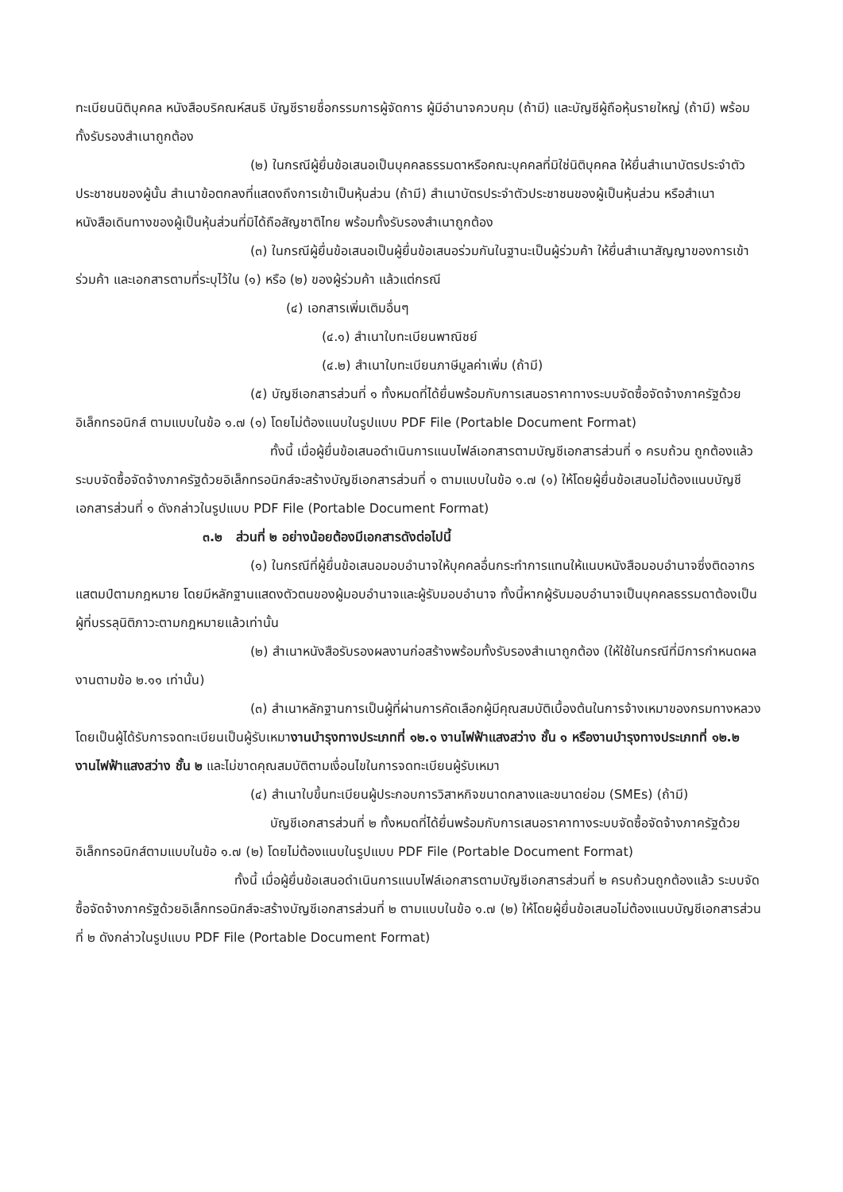ทะเบียนนิติบุคคล หนังสือบริคณห์สนธิ บัญชีรายชื่อกรรมการผู้จัดการ ผู้มีอำนาจควบคุม (ถ้ามี) และบัญชีผู้ถือหุ้นรายใหญ่ (ถ้ามี) พร้อมทั้งรับรองสำเนาถูกต้อง
(๒) ในกรณีผู้ยื่นข้อเสนอเป็นบุคคลธรรมดาหรือคณะบุคคลที่มิใช่นิติบุคคล ให้ยื่นสำเนาบัตรประจำตัวประชาชนของผู้นั้น สำเนาข้อตกลงที่แสดงถึงการเข้าเป็นหุ้นส่วน (ถ้ามี) สำเนาบัตรประจำตัวประชาชนของผู้เป็นหุ้นส่วน หรือสำเนาหนังสือเดินทางของผู้เป็นหุ้นส่วนที่มิได้ถือสัญชาติไทย พร้อมทั้งรับรองสำเนาถูกต้อง
(๓) ในกรณีผู้ยื่นข้อเสนอเป็นผู้ยื่นข้อเสนอร่วมกันในฐานะเป็นผู้ร่วมค้า ให้ยื่นสำเนาสัญญาของการเข้าร่วมค้า และเอกสารตามที่ระบุไว้ใน (๑) หรือ (๒) ของผู้ร่วมค้า แล้วแต่กรณี
(๔) เอกสารเพิ่มเติมอื่นๆ
(๔.๑) สำเนาใบทะเบียนพาณิชย์
(๔.๒) สำเนาใบทะเบียนภาษีมูลค่าเพิ่ม (ถ้ามี)
(๕) บัญชีเอกสารส่วนที่ ๑ ทั้งหมดที่ได้ยื่นพร้อมกับการเสนอราคาทางระบบจัดซื้อจัดจ้างภาครัฐด้วยอิเล็กทรอนิกส์ ตามแบบในข้อ ๑.๗ (๑) โดยไม่ต้องแนบในรูปแบบ PDF File (Portable Document Format)
ทั้งนี้ เมื่อผู้ยื่นข้อเสนอดำเนินการแนบไฟล์เอกสารตามบัญชีเอกสารส่วนที่ ๑ ครบถ้วน ถูกต้องแล้ว ระบบจัดซื้อจัดจ้างภาครัฐด้วยอิเล็กทรอนิกส์จะสร้างบัญชีเอกสารส่วนที่ ๑ ตามแบบในข้อ ๑.๗ (๑) ให้โดยผู้ยื่นข้อเสนอไม่ต้องแนบบัญชีเอกสารส่วนที่ ๑ ดังกล่าวในรูปแบบ PDF File (Portable Document Format)
๓.๒ ส่วนที่ ๒ อย่างน้อยต้องมีเอกสารดังต่อไปนี้
(๑) ในกรณีที่ผู้ยื่นข้อเสนอมอบอำนาจให้บุคคลอื่นกระทำการแทนให้แนบหนังสือมอบอำนาจซึ่งติดอากรแสตมป์ตามกฎหมาย โดยมีหลักฐานแสดงตัวตนของผู้มอบอำนาจและผู้รับมอบอำนาจ ทั้งนี้หากผู้รับมอบอำนาจเป็นบุคคลธรรมดาต้องเป็นผู้ที่บรรลุนิติภาวะตามกฎหมายแล้วเท่านั้น
(๒) สำเนาหนังสือรับรองผลงานก่อสร้างพร้อมทั้งรับรองสำเนาถูกต้อง (ให้ใช้ในกรณีที่มีการกำหนดผลงานตามข้อ ๒.๑๑ เท่านั้น)
(๓) สำเนาหลักฐานการเป็นผู้ที่ผ่านการคัดเลือกผู้มีคุณสมบัติเบื้องต้นในการจ้างเหมาของกรมทางหลวงโดยเป็นผู้ได้รับการจดทะเบียนเป็นผู้รับเหมางานบำรุงทางประเภทที่ ๑๒.๑ งานไฟฟ้าแสงสว่าง ชั้น ๑ หรืองานบำรุงทางประเภทที่ ๑๒.๒ งานไฟฟ้าแสงสว่าง ชั้น ๒ และไม่ขาดคุณสมบัติตามเงื่อนไขในการจดทะเบียนผู้รับเหมา
(๔) สำเนาใบขึ้นทะเบียนผู้ประกอบการวิสาหกิจขนาดกลางและขนาดย่อม (SMEs) (ถ้ามี)
บัญชีเอกสารส่วนที่ ๒ ทั้งหมดที่ได้ยื่นพร้อมกับการเสนอราคาทางระบบจัดซื้อจัดจ้างภาครัฐด้วยอิเล็กทรอนิกส์ตามแบบในข้อ ๑.๗ (๒) โดยไม่ต้องแนบในรูปแบบ PDF File (Portable Document Format)
ทั้งนี้ เมื่อผู้ยื่นข้อเสนอดำเนินการแนบไฟล์เอกสารตามบัญชีเอกสารส่วนที่ ๒ ครบถ้วนถูกต้องแล้ว ระบบจัดซื้อจัดจ้างภาครัฐด้วยอิเล็กทรอนิกส์จะสร้างบัญชีเอกสารส่วนที่ ๒ ตามแบบในข้อ ๑.๗ (๒) ให้โดยผู้ยื่นข้อเสนอไม่ต้องแนบบัญชีเอกสารส่วนที่ ๒ ดังกล่าวในรูปแบบ PDF File (Portable Document Format)